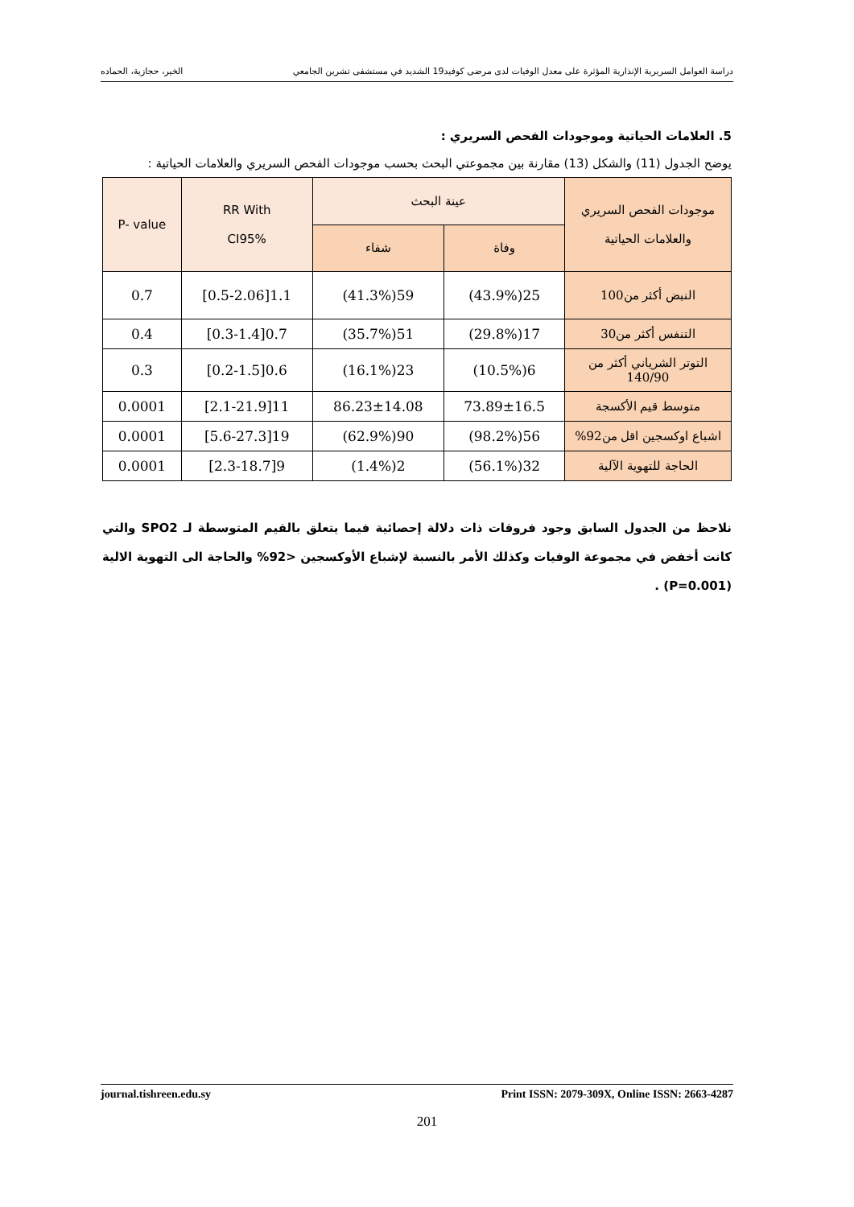دراسة العوامل السريرية الإنذارية المؤثرة على معدل الوفيات لدى مرضى كوفيد19 الشديد في مستشفى تشرين الجامعي الخير، حجازية، الحماده
5. العلامات الحياتية وموجودات الفحص السريري :
يوضح الجدول (11) والشكل (13) مقارنة بين مجموعتي البحث بحسب موجودات الفحص السريري والعلامات الحياتية :
| موجودات الفحص السريري والعلامات الحياتية | عينة البحث | | RR With CI95% | P- value |
| --- | --- | --- | --- | --- |
| | وفاة | شفاء | | |
| النبض أكثر من100 | 25(43.9%) | 59(41.3%) | 1.1[0.5-2.06] | 0.7 |
| التنفس أكثر من30 | 17(29.8%) | 51(35.7%) | 0.7[0.3-1.4] | 0.4 |
| التوتر الشرياني أكثر من 140/90 | 6(10.5%) | 23(16.1%) | 0.6[0.2-1.5] | 0.3 |
| متوسط قيم الأكسجة | 73.89±16.5 | 86.23±14.08 | 11[2.1-21.9] | 0.0001 |
| اشباع اوكسجين اقل من92% | 56(98.2%) | 90(62.9%) | 19[5.6-27.3] | 0.0001 |
| الحاجة للتهوية الآلية | 32(56.1%) | 2(1.4%) | 9[2.3-18.7] | 0.0001 |
نلاحظ من الجدول السابق وجود فروقات ذات دلالة إحصائية فيما يتعلق بالقيم المتوسطة لـ SPO2 والتي كانت أخفض في مجموعة الوفيات وكذلك الأمر بالنسبة لإشباع الأوكسجين <92% والحاجة الى التهوية الالية (P=0.001) .
journal.tishreen.edu.sy Print ISSN: 2079-309X, Online ISSN: 2663-4287
201